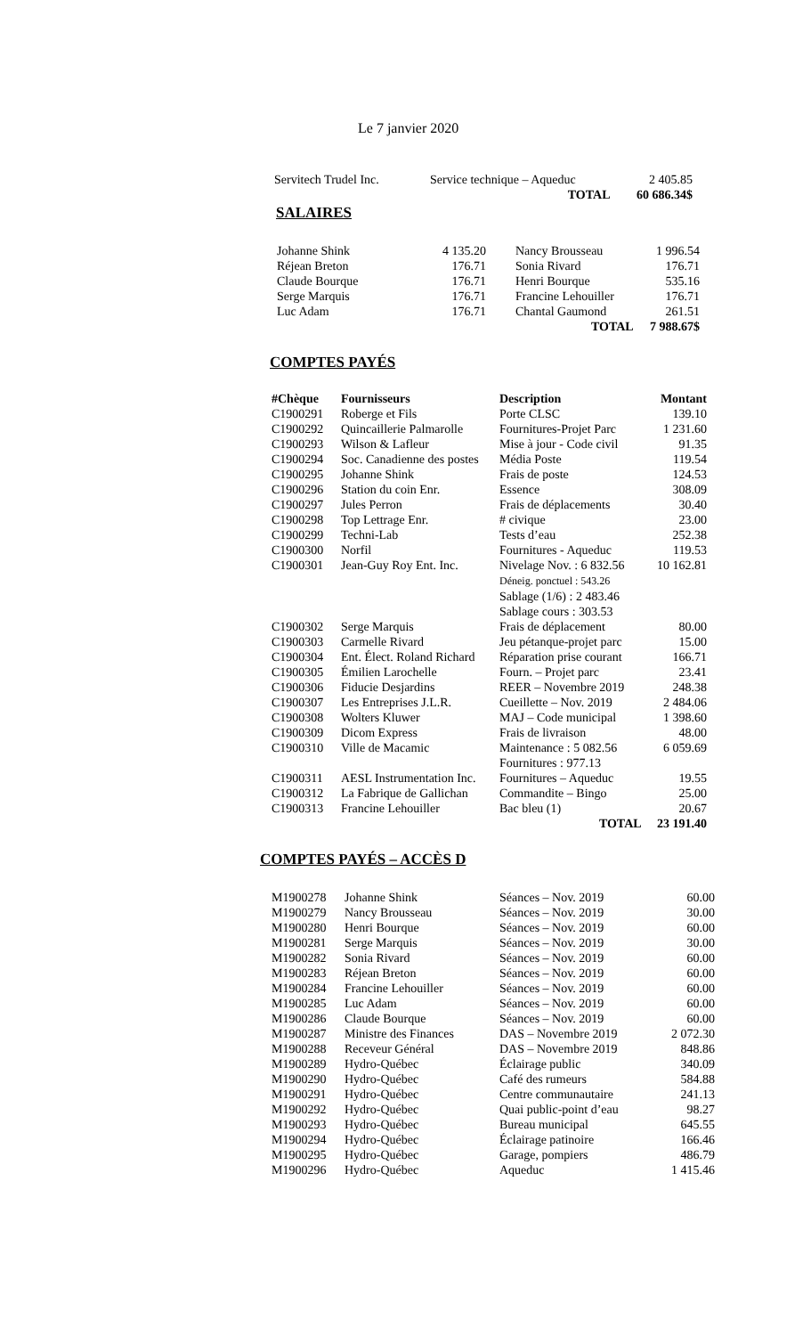Le 7 janvier 2020
| Servitech Trudel Inc. | Service technique – Aqueduc | 2 405.85 |
| | TOTAL | 60 686.34$ |
SALAIRES
| Johanne Shink | 4 135.20 | Nancy Brousseau | 1 996.54 |
| Réjean Breton | 176.71 | Sonia Rivard | 176.71 |
| Claude Bourque | 176.71 | Henri Bourque | 535.16 |
| Serge Marquis | 176.71 | Francine Lehouiller | 176.71 |
| Luc Adam | 176.71 | Chantal Gaumond | 261.51 |
| | | TOTAL | 7 988.67$ |
COMPTES PAYÉS
| #Chèque | Fournisseurs | Description | Montant |
| --- | --- | --- | --- |
| C1900291 | Roberge et Fils | Porte CLSC | 139.10 |
| C1900292 | Quincaillerie Palmarolle | Fournitures-Projet Parc | 1 231.60 |
| C1900293 | Wilson & Lafleur | Mise à jour - Code civil | 91.35 |
| C1900294 | Soc. Canadienne des postes | Média Poste | 119.54 |
| C1900295 | Johanne Shink | Frais de poste | 124.53 |
| C1900296 | Station du coin Enr. | Essence | 308.09 |
| C1900297 | Jules Perron | Frais de déplacements | 30.40 |
| C1900298 | Top Lettrage Enr. | # civique | 23.00 |
| C1900299 | Techni-Lab | Tests d’eau | 252.38 |
| C1900300 | Norfil | Fournitures - Aqueduc | 119.53 |
| C1900301 | Jean-Guy Roy Ent. Inc. | Nivelage Nov. : 6 832.56 Déneig. ponctuel : 543.26 Sablage (1/6) : 2 483.46 Sablage cours : 303.53 | 10 162.81 |
| C1900302 | Serge Marquis | Frais de déplacement | 80.00 |
| C1900303 | Carmelle Rivard | Jeu pétanque-projet parc | 15.00 |
| C1900304 | Ent. Élect. Roland Richard | Réparation prise courant | 166.71 |
| C1900305 | Émilien Larochelle | Fourn. – Projet parc | 23.41 |
| C1900306 | Fiducie Desjardins | REER – Novembre 2019 | 248.38 |
| C1900307 | Les Entreprises J.L.R. | Cueillette – Nov. 2019 | 2 484.06 |
| C1900308 | Wolters Kluwer | MAJ – Code municipal | 1 398.60 |
| C1900309 | Dicom Express | Frais de livraison | 48.00 |
| C1900310 | Ville de Macamic | Maintenance : 5 082.56 Fournitures : 977.13 | 6 059.69 |
| C1900311 | AESL Instrumentation Inc. | Fournitures – Aqueduc | 19.55 |
| C1900312 | La Fabrique de Gallichan | Commandite – Bingo | 25.00 |
| C1900313 | Francine Lehouiller | Bac bleu (1) | 20.67 |
| | | TOTAL | 23 191.40 |
COMPTES PAYÉS – ACCÈS D
| M1900278 | Johanne Shink | Séances – Nov. 2019 | 60.00 |
| M1900279 | Nancy Brousseau | Séances – Nov. 2019 | 30.00 |
| M1900280 | Henri Bourque | Séances – Nov. 2019 | 60.00 |
| M1900281 | Serge Marquis | Séances – Nov. 2019 | 30.00 |
| M1900282 | Sonia Rivard | Séances – Nov. 2019 | 60.00 |
| M1900283 | Réjean Breton | Séances – Nov. 2019 | 60.00 |
| M1900284 | Francine Lehouiller | Séances – Nov. 2019 | 60.00 |
| M1900285 | Luc Adam | Séances – Nov. 2019 | 60.00 |
| M1900286 | Claude Bourque | Séances – Nov. 2019 | 60.00 |
| M1900287 | Ministre des Finances | DAS – Novembre 2019 | 2 072.30 |
| M1900288 | Receveur Général | DAS – Novembre 2019 | 848.86 |
| M1900289 | Hydro-Québec | Éclairage public | 340.09 |
| M1900290 | Hydro-Québec | Café des rumeurs | 584.88 |
| M1900291 | Hydro-Québec | Centre communautaire | 241.13 |
| M1900292 | Hydro-Québec | Quai public-point d’eau | 98.27 |
| M1900293 | Hydro-Québec | Bureau municipal | 645.55 |
| M1900294 | Hydro-Québec | Éclairage patinoire | 166.46 |
| M1900295 | Hydro-Québec | Garage, pompiers | 486.79 |
| M1900296 | Hydro-Québec | Aqueduc | 1 415.46 |